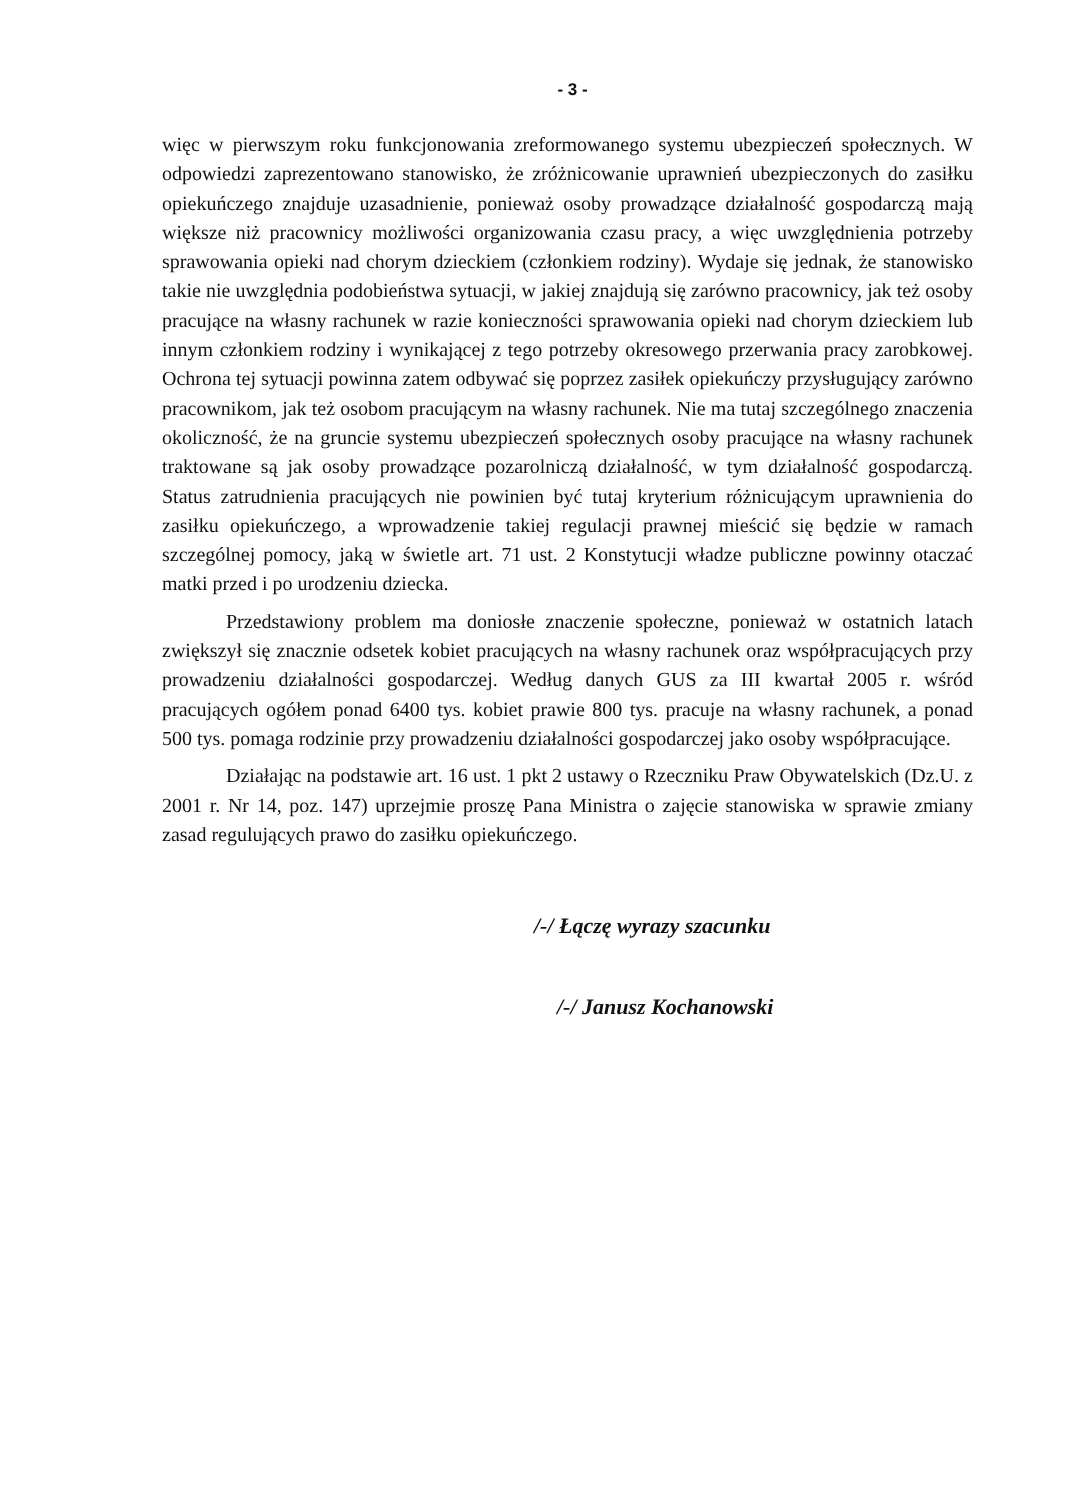- 3 -
więc w pierwszym roku funkcjonowania zreformowanego systemu ubezpieczeń społecznych. W odpowiedzi zaprezentowano stanowisko, że zróżnicowanie uprawnień ubezpieczonych do zasiłku opiekuńczego znajduje uzasadnienie, ponieważ osoby prowadzące działalność gospodarczą mają większe niż pracownicy możliwości organizowania czasu pracy, a więc uwzględnienia potrzeby sprawowania opieki nad chorym dzieckiem (członkiem rodziny). Wydaje się jednak, że stanowisko takie nie uwzględnia podobieństwa sytuacji, w jakiej znajdują się zarówno pracownicy, jak też osoby pracujące na własny rachunek w razie konieczności sprawowania opieki nad chorym dzieckiem lub innym członkiem rodziny i wynikającej z tego potrzeby okresowego przerwania pracy zarobkowej. Ochrona tej sytuacji powinna zatem odbywać się poprzez zasiłek opiekuńczy przysługujący zarówno pracownikom, jak też osobom pracującym na własny rachunek. Nie ma tutaj szczególnego znaczenia okoliczność, że na gruncie systemu ubezpieczeń społecznych osoby pracujące na własny rachunek traktowane są jak osoby prowadzące pozarolniczą działalność, w tym działalność gospodarczą. Status zatrudnienia pracujących nie powinien być tutaj kryterium różnicującym uprawnienia do zasiłku opiekuńczego, a wprowadzenie takiej regulacji prawnej mieścić się będzie w ramach szczególnej pomocy, jaką w świetle art. 71 ust. 2 Konstytucji władze publiczne powinny otaczać matki przed i po urodzeniu dziecka.
Przedstawiony problem ma doniosłe znaczenie społeczne, ponieważ w ostatnich latach zwiększył się znacznie odsetek kobiet pracujących na własny rachunek oraz współpracujących przy prowadzeniu działalności gospodarczej. Według danych GUS za III kwartał 2005 r. wśród pracujących ogółem ponad 6400 tys. kobiet prawie 800 tys. pracuje na własny rachunek, a ponad 500 tys. pomaga rodzinie przy prowadzeniu działalności gospodarczej jako osoby współpracujące.
Działając na podstawie art. 16 ust. 1 pkt 2 ustawy o Rzeczniku Praw Obywatelskich (Dz.U. z 2001 r. Nr 14, poz. 147) uprzejmie proszę Pana Ministra o zajęcie stanowiska w sprawie zmiany zasad regulujących prawo do zasiłku opiekuńczego.
/-/ Łączę wyrazy szacunku
/-/ Janusz Kochanowski